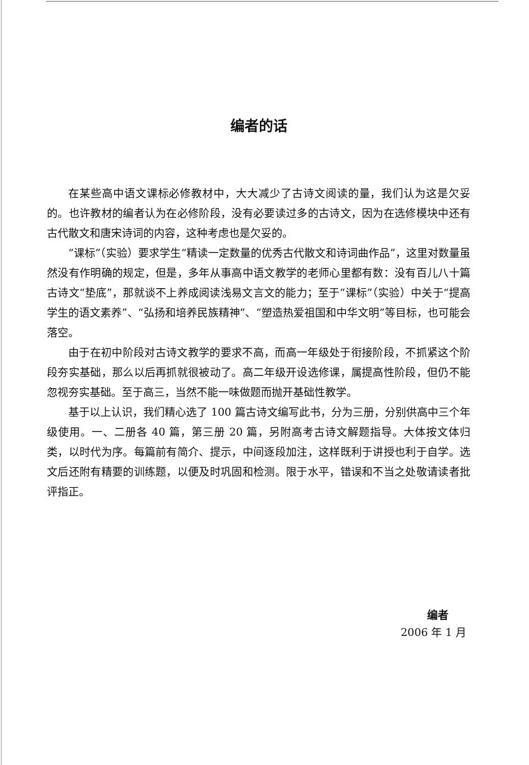编者的话
在某些高中语文课标必修教材中，大大减少了古诗文阅读的量，我们认为这是欠妥的。也许教材的编者认为在必修阶段，没有必要读过多的古诗文，因为在选修模块中还有古代散文和唐宋诗词的内容，这种考虑也是欠妥的。
“课标”（实验）要求学生“精读一定数量的优秀古代散文和诗词曲作品”，这里对数量虽然没有作明确的规定，但是，多年从事高中语文教学的老师心里都有数：没有百儿八十篇古诗文“垫底”，那就谈不上养成阅读浅易文言文的能力；至于“课标”（实验）中关于“提高学生的语文素养”、“弘扬和培养民族精神”、“塑造热爱祖国和中华文明”等目标，也可能会落空。
由于在初中阶段对古诗文教学的要求不高，而高一年级处于衔接阶段，不抓紧这个阶段夯实基础，那么以后再抓就很被动了。高二年级开设选修课，属提高性阶段，但仍不能忽视夯实基础。至于高三，当然不能一味做题而抛开基础性教学。
基于以上认识，我们精心选了 100 篇古诗文编写此书，分为三册，分别供高中三个年级使用。一、二册各 40 篇，第三册 20 篇，另附高考古诗文解题指导。大体按文体归类，以时代为序。每篇前有简介、提示，中间逐段加注，这样既利于讲授也利于自学。选文后还附有精要的训练题，以便及时巩固和检测。限于水平，错误和不当之处敬请读者批评指正。
编者
2006 年 1 月